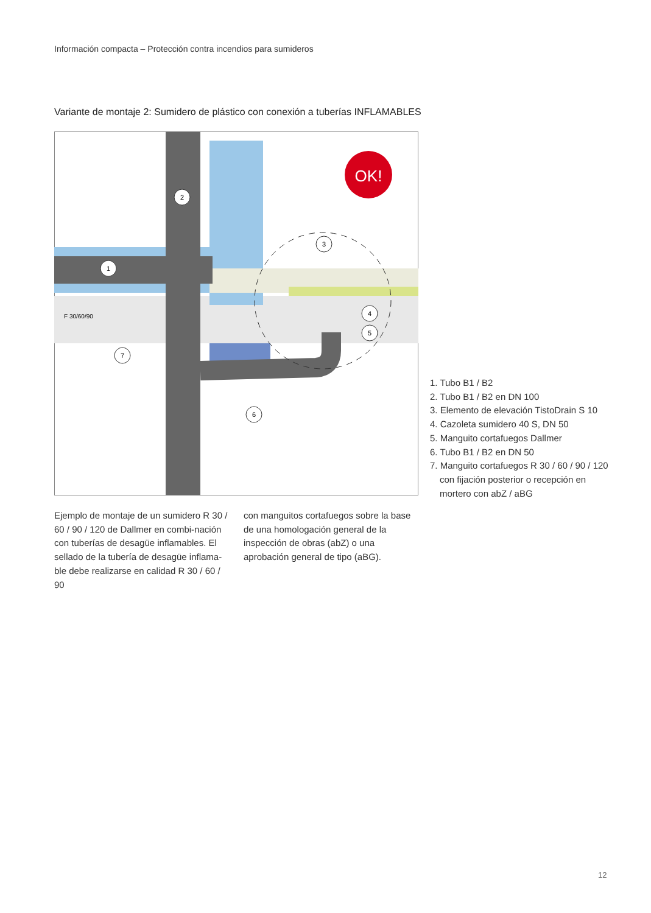Información compacta – Protección contra incendios para sumideros
Variante de montaje 2: Sumidero de plástico con conexión a tuberías INFLAMABLES
OK!
F 30/60/90
1
2
3
4
5
6
7
1. Tubo B1 / B2
2. Tubo B1 / B2 en DN 100
3. Elemento de elevación TistoDrain S 10
4. Cazoleta sumidero 40 S, DN 50
5. Manguito cortafuegos Dallmer
6. Tubo B1 / B2 en DN 50
7. Manguito cortafuegos R 30 / 60 / 90 / 120 con fijación posterior o recepción en mortero con abZ / aBG
Ejemplo de montaje de un sumidero R 30 / 60 / 90 / 120 de Dallmer en combi-nación con tuberías de desagüe inflamables. El sellado de la tubería de desagüe inflama-ble debe realizarse en calidad R 30 / 60 / 90
con manguitos cortafuegos sobre la base de una homologación general de la inspección de obras (abZ) o una aprobación general de tipo (aBG).
12